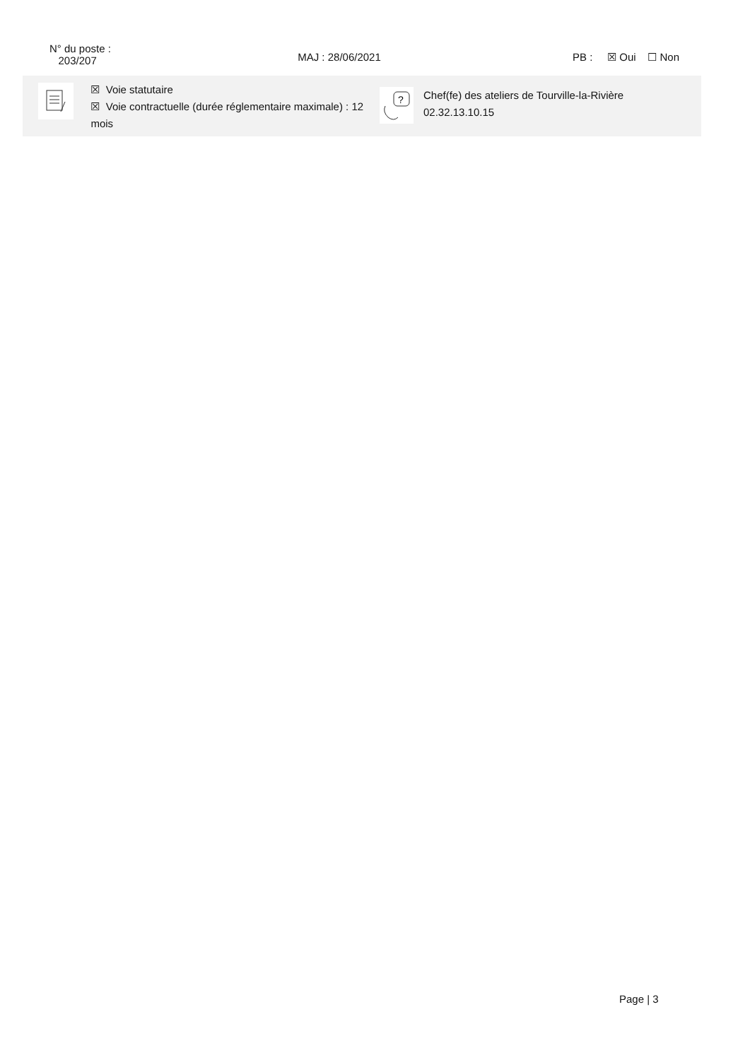N° du poste :
203/207
MAJ : 28/06/2021 PB : ☒ Oui ☐ Non
☒ Voie statutaire
☒ Voie contractuelle (durée réglementaire maximale) : 12 mois
?
Chef(fe) des ateliers de Tourville-la-Rivière
02.32.13.10.15
Page | 3